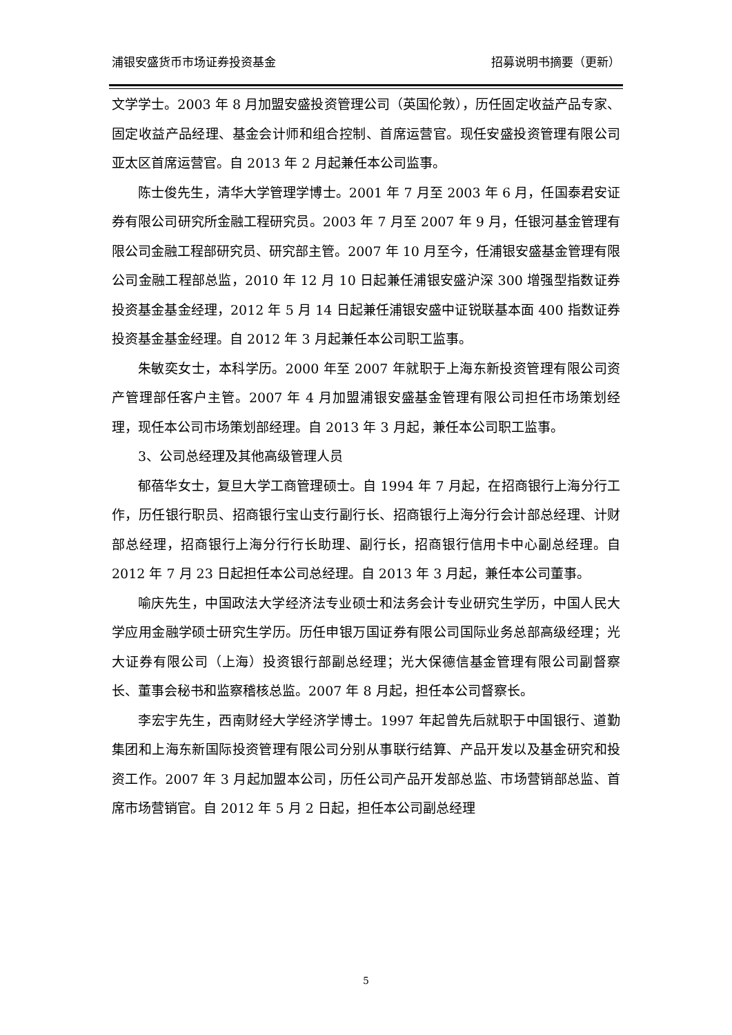浦银安盛货币市场证券投资基金 招募说明书摘要（更新）
文学学士。2003 年 8 月加盟安盛投资管理公司（英国伦敦），历任固定收益产品专家、固定收益产品经理、基金会计师和组合控制、首席运营官。现任安盛投资管理有限公司亚太区首席运营官。自 2013 年 2 月起兼任本公司监事。
陈士俊先生，清华大学管理学博士。2001 年 7 月至 2003 年 6 月，任国泰君安证券有限公司研究所金融工程研究员。2003 年 7 月至 2007 年 9 月，任银河基金管理有限公司金融工程部研究员、研究部主管。2007 年 10 月至今，任浦银安盛基金管理有限公司金融工程部总监，2010 年 12 月 10 日起兼任浦银安盛沪深 300 增强型指数证券投资基金基金经理，2012 年 5 月 14 日起兼任浦银安盛中证锐联基本面 400 指数证券投资基金基金经理。自 2012 年 3 月起兼任本公司职工监事。
朱敏奕女士，本科学历。2000 年至 2007 年就职于上海东新投资管理有限公司资产管理部任客户主管。2007 年 4 月加盟浦银安盛基金管理有限公司担任市场策划经理，现任本公司市场策划部经理。自 2013 年 3 月起，兼任本公司职工监事。
3、公司总经理及其他高级管理人员
郁蓓华女士，复旦大学工商管理硕士。自 1994 年 7 月起，在招商银行上海分行工作，历任银行职员、招商银行宝山支行副行长、招商银行上海分行会计部总经理、计财部总经理，招商银行上海分行行长助理、副行长，招商银行信用卡中心副总经理。自 2012 年 7 月 23 日起担任本公司总经理。自 2013 年 3 月起，兼任本公司董事。
喻庆先生，中国政法大学经济法专业硕士和法务会计专业研究生学历，中国人民大学应用金融学硕士研究生学历。历任申银万国证券有限公司国际业务总部高级经理；光大证券有限公司（上海）投资银行部副总经理；光大保德信基金管理有限公司副督察长、董事会秘书和监察稽核总监。2007 年 8 月起，担任本公司督察长。
李宏宇先生，西南财经大学经济学博士。1997 年起曾先后就职于中国银行、道勤集团和上海东新国际投资管理有限公司分别从事联行结算、产品开发以及基金研究和投资工作。2007 年 3 月起加盟本公司，历任公司产品开发部总监、市场营销部总监、首席市场营销官。自 2012 年 5 月 2 日起，担任本公司副总经理
5